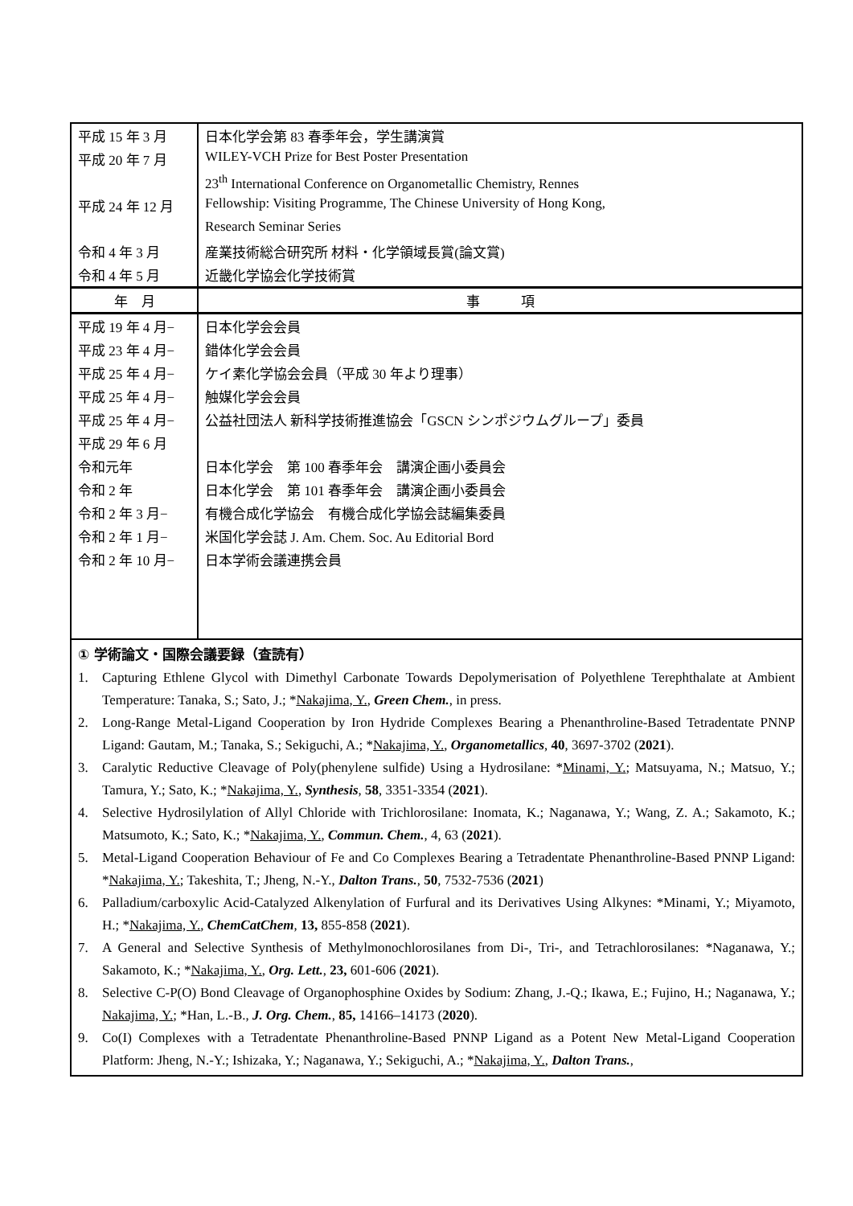| 平成 15 年 3 月 | 日本化学会第 83 春季年会，学生講演賞 |
| 平成 20 年 7 月 | WILEY-VCH Prize for Best Poster Presentation |
| | 23<sup>th</sup> International Conference on Organometallic Chemistry, Rennes |
| 平成 24 年 12 月 | Fellowship: Visiting Programme, The Chinese University of Hong Kong, |
| | Research Seminar Series |
| 令和 4 年 3 月 | 産業技術総合研究所 材料・化学領域長賞(論文賞) |
| 令和 4 年 5 月 | 近畿化学協会化学技術賞 |
| 年 月 | 事 項 |
| 平成 19 年 4 月− | 日本化学会会員 |
| 平成 23 年 4 月− | 錯体化学会会員 |
| 平成 25 年 4 月− | ケイ素化学協会会員（平成 30 年より理事） |
| 平成 25 年 4 月− | 触媒化学会会員 |
| 平成 25 年 4 月− | 公益社団法人 新科学技術推進協会「GSCN シンポジウムグループ」委員 |
| 平成 29 年 6 月 | |
| 令和元年 | 日本化学会 第 100 春季年会 講演企画小委員会 |
| 令和 2 年 | 日本化学会 第 101 春季年会 講演企画小委員会 |
| 令和 2 年 3 月− | 有機合成化学協会 有機合成化学協会誌編集委員 |
| 令和 2 年 1 月− | 米国化学会誌 J. Am. Chem. Soc. Au Editorial Bord |
| 令和 2 年 10 月− | 日本学術会議連携会員 |
① 学術論文・国際会議要録（査読有）
1. Capturing Ethlene Glycol with Dimethyl Carbonate Towards Depolymerisation of Polyethlene Terephthalate at Ambient Temperature: Tanaka, S.; Sato, J.; *Nakajima, Y., Green Chem., in press.
2. Long-Range Metal-Ligand Cooperation by Iron Hydride Complexes Bearing a Phenanthroline-Based Tetradentate PNNP Ligand: Gautam, M.; Tanaka, S.; Sekiguchi, A.; *Nakajima, Y., Organometallics, 40, 3697-3702 (2021).
3. Caralytic Reductive Cleavage of Poly(phenylene sulfide) Using a Hydrosilane: *Minami, Y.; Matsuyama, N.; Matsuo, Y.; Tamura, Y.; Sato, K.; *Nakajima, Y., Synthesis, 58, 3351-3354 (2021).
4. Selective Hydrosilylation of Allyl Chloride with Trichlorosilane: Inomata, K.; Naganawa, Y.; Wang, Z. A.; Sakamoto, K.; Matsumoto, K.; Sato, K.; *Nakajima, Y., Commun. Chem., 4, 63 (2021).
5. Metal-Ligand Cooperation Behaviour of Fe and Co Complexes Bearing a Tetradentate Phenanthroline-Based PNNP Ligand: *Nakajima, Y.; Takeshita, T.; Jheng, N.-Y., Dalton Trans., 50, 7532-7536 (2021)
6. Palladium/carboxylic Acid-Catalyzed Alkenylation of Furfural and its Derivatives Using Alkynes: *Minami, Y.; Miyamoto, H.; *Nakajima, Y., ChemCatChem, 13, 855-858 (2021).
7. A General and Selective Synthesis of Methylmonochlorosilanes from Di-, Tri-, and Tetrachlorosilanes: *Naganawa, Y.; Sakamoto, K.; *Nakajima, Y., Org. Lett., 23, 601-606 (2021).
8. Selective C-P(O) Bond Cleavage of Organophosphine Oxides by Sodium: Zhang, J.-Q.; Ikawa, E.; Fujino, H.; Naganawa, Y.; Nakajima, Y.; *Han, L.-B., J. Org. Chem., 85, 14166–14173 (2020).
9. Co(I) Complexes with a Tetradentate Phenanthroline-Based PNNP Ligand as a Potent New Metal-Ligand Cooperation Platform: Jheng, N.-Y.; Ishizaka, Y.; Naganawa, Y.; Sekiguchi, A.; *Nakajima, Y., Dalton Trans.,